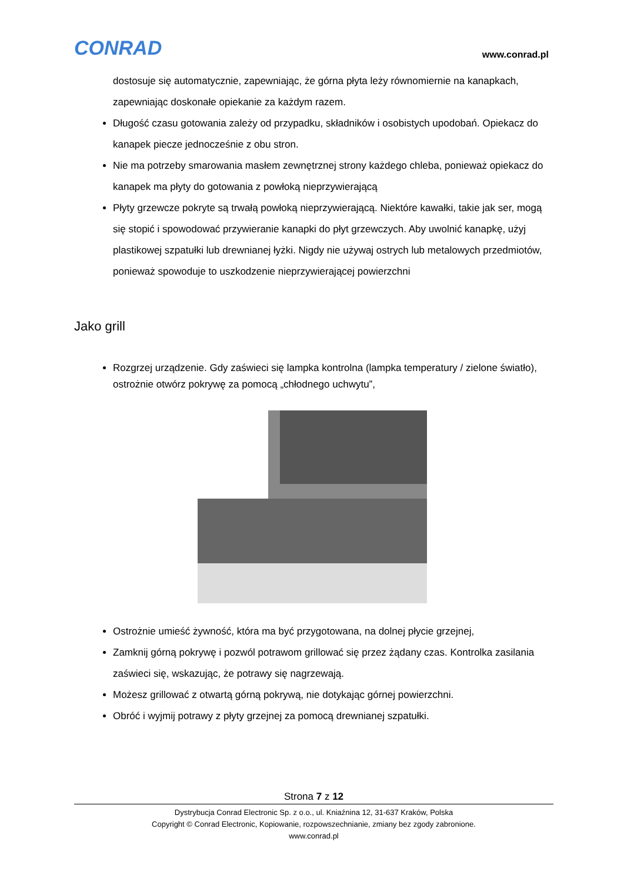CONRAD www.conrad.pl
dostosuje się automatycznie, zapewniając, że górna płyta leży równomiernie na kanapkach, zapewniając doskonałe opiekanie za każdym razem.
Długość czasu gotowania zależy od przypadku, składników i osobistych upodobań. Opiekacz do kanapek piecze jednocześnie z obu stron.
Nie ma potrzeby smarowania masłem zewnętrznej strony każdego chleba, ponieważ opiekacz do kanapek ma płyty do gotowania z powłoką nieprzywierającą
Płyty grzewcze pokryte są trwałą powłoką nieprzywierającą. Niektóre kawałki, takie jak ser, mogą się stopić i spowodować przywieranie kanapki do płyt grzewczych. Aby uwolnić kanapkę, użyj plastikowej szpatułki lub drewnianej łyżki. Nigdy nie używaj ostrych lub metalowych przedmiotów, ponieważ spowoduje to uszkodzenie nieprzywierającej powierzchni
Jako grill
Rozgrzej urządzenie. Gdy zaświeci się lampka kontrolna (lampka temperatury / zielone światło), ostrożnie otwórz pokrywę za pomocą „chłodnego uchwytu”,
Ostrożnie umieść żywność, która ma być przygotowana, na dolnej płycie grzejnej,
Zamknij górną pokrywę i pozwól potrawom grillować się przez żądany czas. Kontrolka zasilania zaświeci się, wskazując, że potrawy się nagrzewają.
Możesz grillować z otwartą górną pokrywą, nie dotykając górnej powierzchni.
Obróć i wyjmij potrawy z płyty grzejnej za pomocą drewnianej szpatułki.
Strona 7 z 12
Dystrybucja Conrad Electronic Sp. z o.o., ul. Kniaźnina 12, 31-637 Kraków, Polska
Copyright © Conrad Electronic, Kopiowanie, rozpowszechnianie, zmiany bez zgody zabronione.
www.conrad.pl